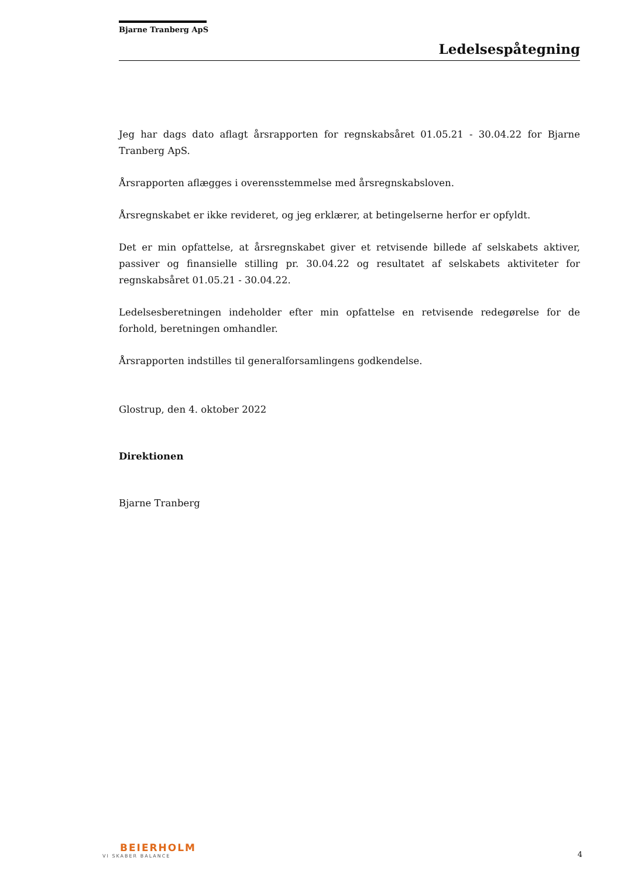Bjarne Tranberg ApS
Ledelsespåtegning
Jeg har dags dato aflagt årsrapporten for regnskabsåret 01.05.21 - 30.04.22 for Bjarne Tranberg ApS.
Årsrapporten aflægges i overensstemmelse med årsregnskabsloven.
Årsregnskabet er ikke revideret, og jeg erklærer, at betingelserne herfor er opfyldt.
Det er min opfattelse, at årsregnskabet giver et retvisende billede af selskabets aktiver, passiver og finansielle stilling pr. 30.04.22 og resultatet af selskabets aktiviteter for regnskabsåret 01.05.21 - 30.04.22.
Ledelsesberetningen indeholder efter min opfattelse en retvisende redegørelse for de forhold, beretningen omhandler.
Årsrapporten indstilles til generalforsamlingens godkendelse.
Glostrup, den 4. oktober 2022
Direktionen
Bjarne Tranberg
BEIERHOLM
VI SKABER BALANCE
4